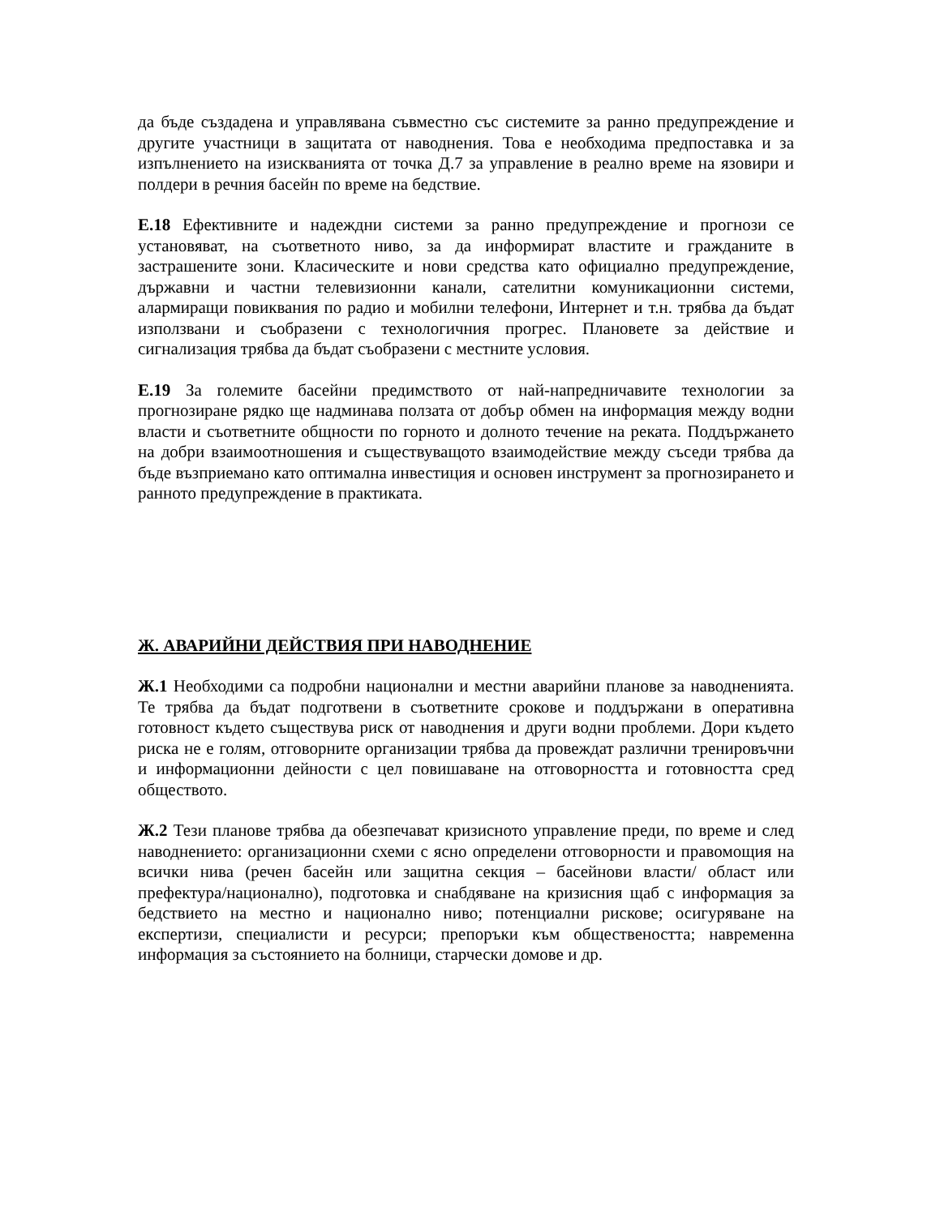да бъде създадена и управлявана съвместно със системите за ранно предупреждение и другите участници в защитата от наводнения. Това е необходима предпоставка и за изпълнението на изискванията от точка Д.7 за управление в реално време на язовири и полдери в речния басейн по време на бедствие.
Е.18 Ефективните и надеждни системи за ранно предупреждение и прогнози се установяват, на съответното ниво, за да информират властите и гражданите в застрашените зони. Класическите и нови средства като официално предупреждение, държавни и частни телевизионни канали, сателитни комуникационни системи, алармиращи повиквания по радио и мобилни телефони, Интернет и т.н. трябва да бъдат използвани и съобразени с технологичния прогрес. Плановете за действие и сигнализация трябва да бъдат съобразени с местните условия.
Е.19 За големите басейни предимството от най-напредничавите технологии за прогнозиране рядко ще надминава ползата от добър обмен на информация между водни власти и съответните общности по горното и долното течение на реката. Поддържането на добри взаимоотношения и съществуващото взаимодействие между съседи трябва да бъде възприемано като оптимална инвестиция и основен инструмент за прогнозирането и ранното предупреждение в практиката.
Ж. АВАРИЙНИ ДЕЙСТВИЯ ПРИ НАВОДНЕНИЕ
Ж.1 Необходими са подробни национални и местни аварийни планове за наводненията. Те трябва да бъдат подготвени в съответните срокове и поддържани в оперативна готовност където съществува риск от наводнения и други водни проблеми. Дори където риска не е голям, отговорните организации трябва да провеждат различни тренировъчни и информационни дейности с цел повишаване на отговорността и готовността сред обществото.
Ж.2 Тези планове трябва да обезпечават кризисното управление преди, по време и след наводнението: организационни схеми с ясно определени отговорности и правомощия на всички нива (речен басейн или защитна секция – басейнови власти/ област или префектура/национално), подготовка и снабдяване на кризисния щаб с информация за бедствието на местно и национално ниво; потенциални рискове; осигуряване на експертизи, специалисти и ресурси; препоръки към обществеността; навременна информация за състоянието на болници, старчески домове и др.